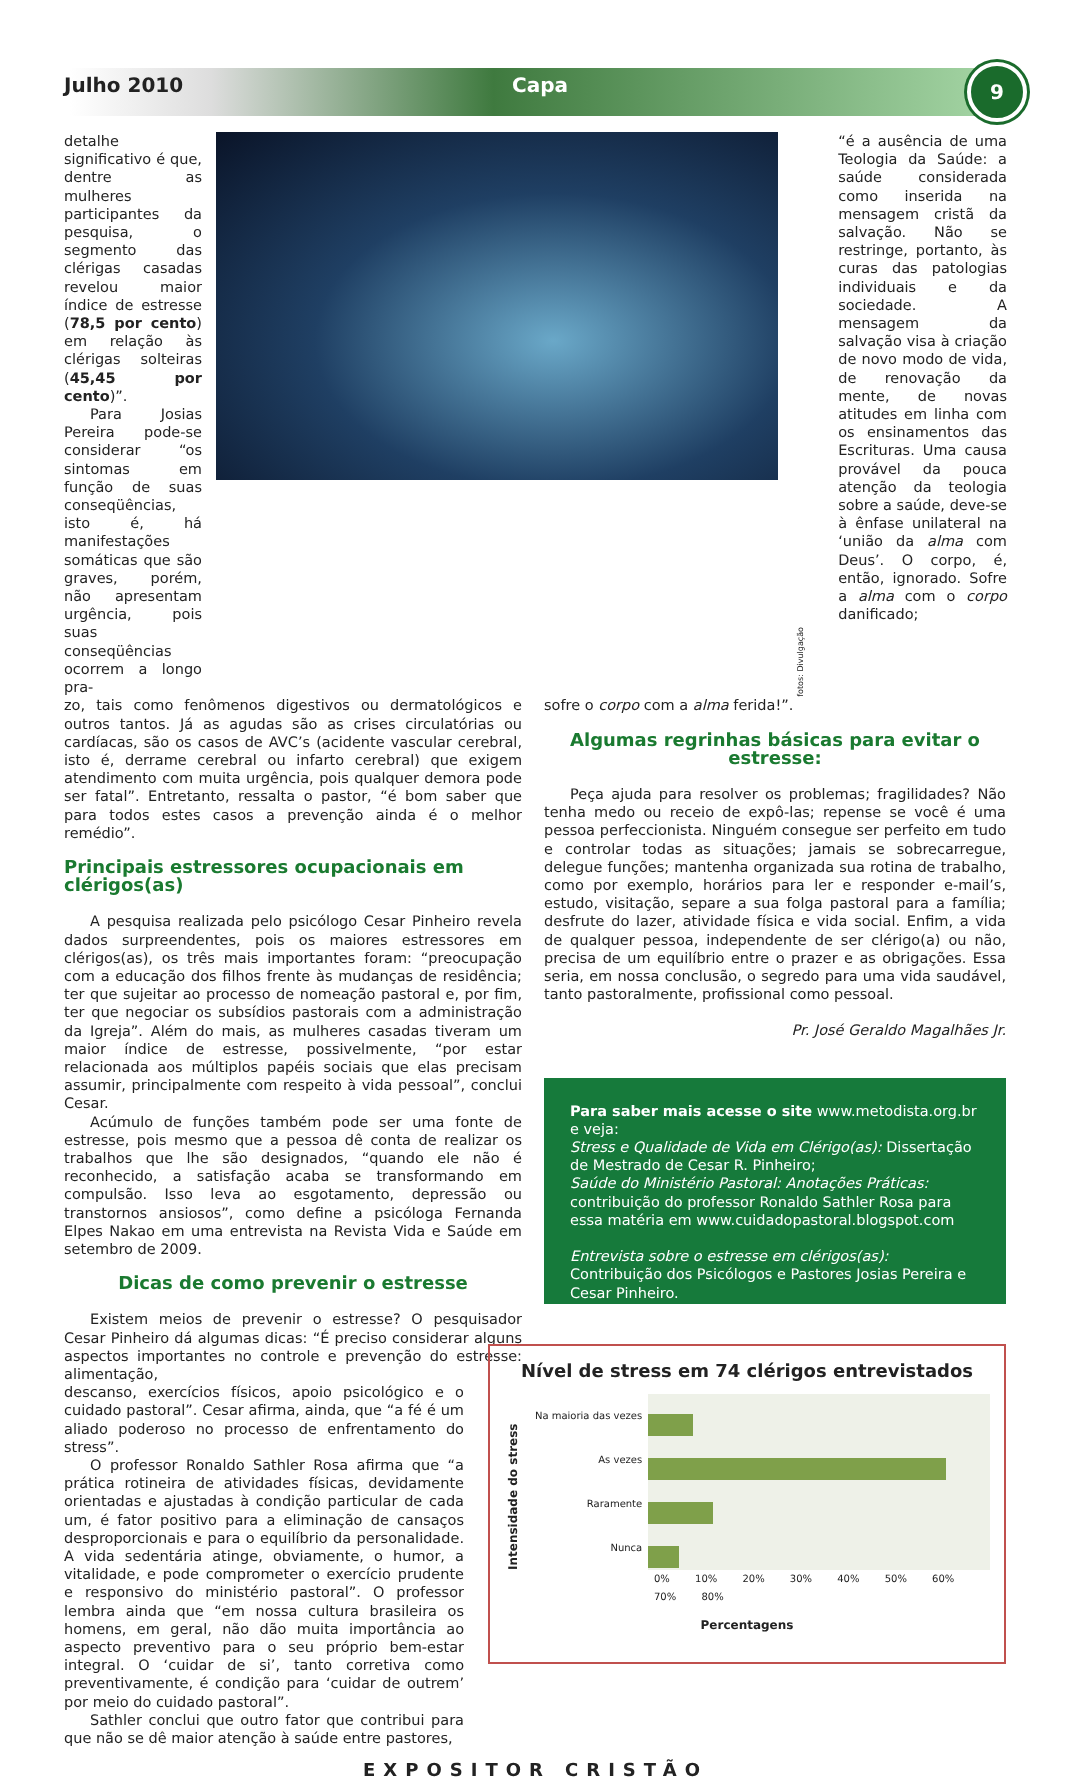Julho 2010 Capa
9
detalhe significativo é que, dentre as mulheres participantes da pesquisa, o segmento das clérigas casadas revelou maior índice de estresse (78,5 por cento) em relação às clérigas solteiras (45,45 por cento)”.
Para Josias Pereira pode-se considerar “os sintomas em função de suas conseqüências, isto é, há manifestações somáticas que são graves, porém, não apresentam urgência, pois suas conseqüências ocorrem a longo pra-
fotos: Divulgação
“é a ausência de uma Teologia da Saúde: a saúde considerada como inserida na mensagem cristã da salvação. Não se restringe, portanto, às curas das patologias individuais e da sociedade. A mensagem da salvação visa à criação de novo modo de vida, de renovação da mente, de novas atitudes em linha com os ensinamentos das Escrituras. Uma causa provável da pouca atenção da teologia sobre a saúde, deve-se à ênfase unilateral na ‘união da alma com Deus’. O corpo, é, então, ignorado. Sofre a alma com o corpo danificado;
zo, tais como fenômenos digestivos ou dermatológicos e outros tantos. Já as agudas são as crises circulatórias ou cardíacas, são os casos de AVC’s (acidente vascular cerebral, isto é, derrame cerebral ou infarto cerebral) que exigem atendimento com muita urgência, pois qualquer demora pode ser fatal”. Entretanto, ressalta o pastor, “é bom saber que para todos estes casos a prevenção ainda é o melhor remédio”.
Principais estressores ocupacionais em clérigos(as)
A pesquisa realizada pelo psicólogo Cesar Pinheiro revela dados surpreendentes, pois os maiores estressores em clérigos(as), os três mais importantes foram: “preocupação com a educação dos filhos frente às mudanças de residência; ter que sujeitar ao processo de nomeação pastoral e, por fim, ter que negociar os subsídios pastorais com a administração da Igreja”. Além do mais, as mulheres casadas tiveram um maior índice de estresse, possivelmente, “por estar relacionada aos múltiplos papéis sociais que elas precisam assumir, principalmente com respeito à vida pessoal”, conclui Cesar.
Acúmulo de funções também pode ser uma fonte de estresse, pois mesmo que a pessoa dê conta de realizar os trabalhos que lhe são designados, “quando ele não é reconhecido, a satisfação acaba se transformando em compulsão. Isso leva ao esgotamento, depressão ou transtornos ansiosos”, como define a psicóloga Fernanda Elpes Nakao em uma entrevista na Revista Vida e Saúde em setembro de 2009.
Dicas de como prevenir o estresse
Existem meios de prevenir o estresse? O pesquisador Cesar Pinheiro dá algumas dicas: “É preciso considerar alguns aspectos importantes no controle e prevenção do estresse: alimentação,
descanso, exercícios físicos, apoio psicológico e o cuidado pastoral”. Cesar afirma, ainda, que “a fé é um aliado poderoso no processo de enfrentamento do stress”.
O professor Ronaldo Sathler Rosa afirma que “a prática rotineira de atividades físicas, devidamente orientadas e ajustadas à condição particular de cada um, é fator positivo para a eliminação de cansaços desproporcionais e para o equilíbrio da personalidade. A vida sedentária atinge, obviamente, o humor, a vitalidade, e pode comprometer o exercício prudente e responsivo do ministério pastoral”. O professor lembra ainda que “em nossa cultura brasileira os homens, em geral, não dão muita importância ao aspecto preventivo para o seu próprio bem-estar integral. O ‘cuidar de si’, tanto corretiva como preventivamente, é condição para ‘cuidar de outrem’ por meio do cuidado pastoral”.
Sathler conclui que outro fator que contribui para que não se dê maior atenção à saúde entre pastores,
sofre o corpo com a alma ferida!”.
Algumas regrinhas básicas para evitar o estresse:
Peça ajuda para resolver os problemas; fragilidades? Não tenha medo ou receio de expô-las; repense se você é uma pessoa perfeccionista. Ninguém consegue ser perfeito em tudo e controlar todas as situações; jamais se sobrecarregue, delegue funções; mantenha organizada sua rotina de trabalho, como por exemplo, horários para ler e responder e-mail’s, estudo, visitação, separe a sua folga pastoral para a família; desfrute do lazer, atividade física e vida social. Enfim, a vida de qualquer pessoa, independente de ser clérigo(a) ou não, precisa de um equilíbrio entre o prazer e as obrigações. Essa seria, em nossa conclusão, o segredo para uma vida saudável, tanto pastoralmente, profissional como pessoal.
Pr. José Geraldo Magalhães Jr.
Para saber mais acesse o site www.metodista.org.br e veja:
Stress e Qualidade de Vida em Clérigo(as): Dissertação de Mestrado de Cesar R. Pinheiro;
Saúde do Ministério Pastoral: Anotações Práticas: contribuição do professor Ronaldo Sathler Rosa para essa matéria em www.cuidadopastoral.blogspot.com
Entrevista sobre o estresse em clérigos(as): Contribuição dos Psicólogos e Pastores Josias Pereira e Cesar Pinheiro.
Nível de stress em 74 clérigos entrevistados
Intensidade do stress
Na maioria das vezes
As vezes
Raramente
Nunca
0% 10% 20% 30% 40% 50% 60% 70% 80%
Percentagens
EXPOSITOR CRISTÃO